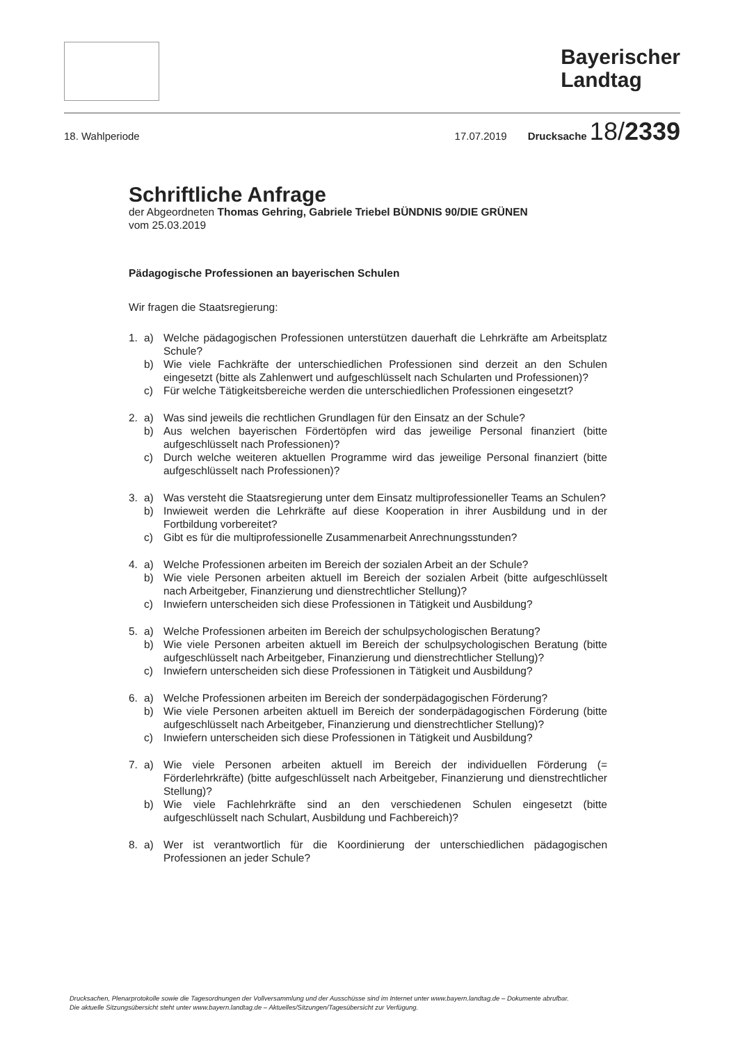Bayerischer
Landtag
18. Wahlperiode 17.07.2019 Drucksache 18/2339
Schriftliche Anfrage
der Abgeordneten Thomas Gehring, Gabriele Triebel BÜNDNIS 90/DIE GRÜNEN
vom 25.03.2019
Pädagogische Professionen an bayerischen Schulen
Wir fragen die Staatsregierung:
1. a) Welche pädagogischen Professionen unterstützen dauerhaft die Lehrkräfte am Arbeitsplatz Schule? b) Wie viele Fachkräfte der unterschiedlichen Professionen sind derzeit an den Schulen eingesetzt (bitte als Zahlenwert und aufgeschlüsselt nach Schularten und Professionen)? c) Für welche Tätigkeitsbereiche werden die unterschiedlichen Professionen eingesetzt?
2. a) Was sind jeweils die rechtlichen Grundlagen für den Einsatz an der Schule? b) Aus welchen bayerischen Fördertöpfen wird das jeweilige Personal finanziert (bitte aufgeschlüsselt nach Professionen)? c) Durch welche weiteren aktuellen Programme wird das jeweilige Personal finanziert (bitte aufgeschlüsselt nach Professionen)?
3. a) Was versteht die Staatsregierung unter dem Einsatz multiprofessioneller Teams an Schulen? b) Inwieweit werden die Lehrkräfte auf diese Kooperation in ihrer Ausbildung und in der Fortbildung vorbereitet? c) Gibt es für die multiprofessionelle Zusammenarbeit Anrechnungsstunden?
4. a) Welche Professionen arbeiten im Bereich der sozialen Arbeit an der Schule? b) Wie viele Personen arbeiten aktuell im Bereich der sozialen Arbeit (bitte aufgeschlüsselt nach Arbeitgeber, Finanzierung und dienstrechtlicher Stellung)? c) Inwiefern unterscheiden sich diese Professionen in Tätigkeit und Ausbildung?
5. a) Welche Professionen arbeiten im Bereich der schulpsychologischen Beratung? b) Wie viele Personen arbeiten aktuell im Bereich der schulpsychologischen Beratung (bitte aufgeschlüsselt nach Arbeitgeber, Finanzierung und dienstrechtlicher Stellung)? c) Inwiefern unterscheiden sich diese Professionen in Tätigkeit und Ausbildung?
6. a) Welche Professionen arbeiten im Bereich der sonderpädagogischen Förderung? b) Wie viele Personen arbeiten aktuell im Bereich der sonderpädagogischen Förderung (bitte aufgeschlüsselt nach Arbeitgeber, Finanzierung und dienstrechtlicher Stellung)? c) Inwiefern unterscheiden sich diese Professionen in Tätigkeit und Ausbildung?
7. a) Wie viele Personen arbeiten aktuell im Bereich der individuellen Förderung (= Förderlehrkräfte) (bitte aufgeschlüsselt nach Arbeitgeber, Finanzierung und dienstrechtlicher Stellung)? b) Wie viele Fachlehrkräfte sind an den verschiedenen Schulen eingesetzt (bitte aufgeschlüsselt nach Schulart, Ausbildung und Fachbereich)?
8. a) Wer ist verantwortlich für die Koordinierung der unterschiedlichen pädagogischen Professionen an jeder Schule?
Drucksachen, Plenarprotokolle sowie die Tagesordnungen der Vollversammlung und der Ausschüsse sind im Internet unter www.bayern.landtag.de – Dokumente abrufbar.
Die aktuelle Sitzungsübersicht steht unter www.bayern.landtag.de – Aktuelles/Sitzungen/Tagesübersicht zur Verfügung.